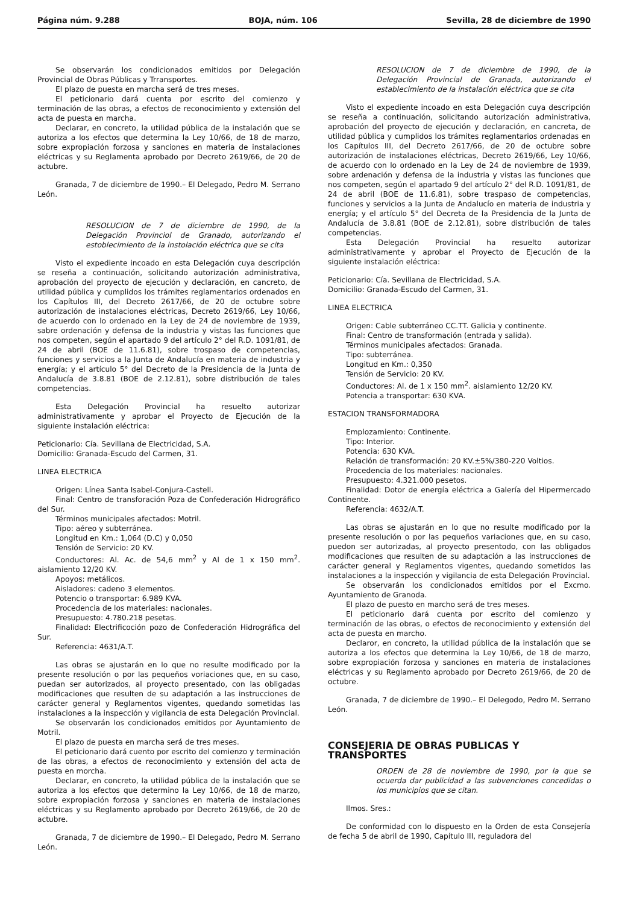Página núm. 9.288 BOJA, núm. 106 Sevilla, 28 de diciembre de 1990
Se observarán los condicionados emitidos por Delegación Provincial de Obras Públicas y Trransportes.
El plazo de puesta en marcha será de tres meses.
El peticionario dará cuenta por escrito del comienzo y terminación de las obras, a efectos de reconocimiento y extensión del acta de puesta en marcha.
Declarar, en concreto, la utilidad pública de la instalación que se autoriza a los efectos que determina la Ley 10/66, de 18 de marzo, sobre expropiación forzosa y sanciones en materia de instalaciones eléctricas y su Reglamenta aprobado por Decreto 2619/66, de 20 de actubre.
Granada, 7 de diciembre de 1990.– El Delegado, Pedro M. Serrano León.
RESOLUCION de 7 de diciembre de 1990, de la Delegación Provinciol de Granado, autorizando el estoblecimiento de la instolación eléctrica que se cita
Visto el expediente incoado en esta Delegación cuya descripción se reseña a continuación, solicitando autorización administrativa, aprobación del proyecto de ejecución y declaración, en cancreto, de utilidad pública y cumplidos los trámites reglamentarios ordenados en los Capítulos III, del Decreto 2617/66, de 20 de octubre sobre autorización de instalaciones eléctricas, Decreto 2619/66, Ley 10/66, de acuerdo con lo ordenado en la Ley de 24 de noviembre de 1939, sabre ordenación y defensa de la industria y vistas las funciones que nos competen, según el apartado 9 del artículo 2° del R.D. 1091/81, de 24 de abril (BOE de 11.6.81), sobre trospaso de competencias, funciones y servicios a la Junta de Andalucía en materia de industria y energía; y el artículo 5° del Decreto de la Presidencia de la Junta de Andalucía de 3.8.81 (BOE de 2.12.81), sobre distribución de tales competencias.
Esta Delegación Provincial ha resuelto autorizar administrativamente y aprobar el Proyecto de Ejecución de la siguiente instalación eléctrica:
Peticionario: Cía. Sevillana de Electricidad, S.A.
Domicilio: Granada-Escudo del Carmen, 31.
LINEA ELECTRICA
Origen: Línea Santa Isabel-Conjura-Castell.
Final: Centro de transforación Poza de Confederación Hidrográfico del Sur.
Términos municipales afectados: Motril.
Tipo: aéreo y subterránea.
Longitud en Km.: 1,064 (D.C) y 0,050
Tensión de Servicio: 20 KV.
Conductores: Al. Ac. de 54,6 mm<sup>2</sup> y Al de 1 x 150 mm<sup>2</sup>. aislamiento 12/20 KV.
Apoyos: metálicos.
Aisladores: cadeno 3 elementos.
Potencio o transportar: 6.989 KVA.
Procedencia de los materiales: nacionales.
Presupuesto: 4.780.218 pesetas.
Finalidad: Electrificoción pozo de Confederación Hidrográfica del Sur.
Referencia: 4631/A.T.
Las obras se ajustarán en lo que no resulte modificado por la presente resolución o por las pequeños voriaciones que, en su caso, puedan ser autorizados, al proyecto presentado, con las obligadas modificaciones que resulten de su adaptación a las instrucciones de carácter general y Reglamentos vigentes, quedando sometidas las instalaciones a la inspección y vigilancia de esta Delegación Provincial.
Se observarán los condicionados emitidos por Ayuntamiento de Motril.
El plazo de puesta en marcha será de tres meses.
El peticionario dará cuento por escrito del comienzo y terminación de las obras, a efectos de reconocimiento y extensión del acta de puesta en morcha.
Declarar, en concreto, la utilidad pública de la instalación que se autoriza a los efectos que determino la Ley 10/66, de 18 de marzo, sobre expropiación forzosa y sanciones en materia de instalaciones eléctricas y su Reglamento aprobado por Decreto 2619/66, de 20 de actubre.
Granada, 7 de diciembre de 1990.– El Delegado, Pedro M. Serrano León.
RESOLUCION de 7 de diciembre de 1990, de la Delegación Provincial de Granada, autorizando el establecimiento de la instalación eléctrica que se cita
Visto el expediente incoado en esta Delegación cuya descripción se reseña a continuación, solicitando autorización administrativa, aprobación del proyecto de ejecución y declaración, en cancreta, de utilidad pública y cumplidos los trámites reglamentarios ordenadas en los Capítulos III, del Decreto 2617/66, de 20 de octubre sobre autorización de instalaciones eléctricas, Decreto 2619/66, Ley 10/66, de acuerdo con lo ordenado en la Ley de 24 de noviembre de 1939, sobre ardenación y defensa de la industria y vistas las funciones que nos competen, según el apartado 9 del artículo 2° del R.D. 1091/81, de 24 de abril (BOE de 11.6.81), sobre traspaso de competencias, funciones y servicios a la Junta de Andalucío en materia de industria y energía; y el artículo 5° del Decreta de la Presidencia de la Junta de Andalucía de 3.8.81 (BOE de 2.12.81), sobre distribución de tales competencias.
Esta Delegación Provincial ha resuelto autorizar administrativamente y aprobar el Proyecto de Ejecución de la siguiente instalación eléctrica:
Peticionario: Cía. Sevillana de Electricidad, S.A.
Domicilio: Granada-Escudo del Carmen, 31.
LINEA ELECTRICA
Origen: Cable subterráneo CC.TT. Galicia y continente.
Final: Centro de transformación (entrada y salida).
Términos municipales afectados: Granada.
Tipo: subterránea.
Longitud en Km.: 0,350
Tensión de Servicio: 20 KV.
Conductores: Al. de 1 x 150 mm<sup>2</sup>. aislamiento 12/20 KV.
Potencia a transportar: 630 KVA.
ESTACION TRANSFORMADORA
Emplozamiento: Continente.
Tipo: Interior.
Potencia: 630 KVA.
Relación de transformación: 20 KV.±5%/380-220 Voltios.
Procedencia de los materiales: nacionales.
Presupuesto: 4.321.000 pesetos.
Finalidad: Dotor de energía eléctrica a Galería del Hipermercado Continente.
Referencia: 4632/A.T.
Las obras se ajustarán en lo que no resulte modificado por la presente resolución o por las pequeños variaciones que, en su caso, puedon ser autorizadas, al proyecto presentodo, con las obligados modificaciones que resulten de su adaptación a las instrucciones de carácter general y Reglamentos vigentes, quedando sometidos las instalaciones a la inspección y vigilancia de esta Delegación Provincial.
Se observarán los condicionados emitidos por el Excmo. Ayuntamiento de Granoda.
El plazo de puesto en marcho será de tres meses.
El peticionario dará cuenta por escrito del comienzo y terminación de las obras, o efectos de reconocimiento y extensión del acta de puesta en marcho.
Declaror, en concreto, la utilidad pública de la instalación que se autoriza a los efectos que determina la Ley 10/66, de 18 de marzo, sobre expropiación forzosa y sanciones en materia de instalaciones eléctricas y su Reglamento aprobado por Decreto 2619/66, de 20 de octubre.
Granada, 7 de diciembre de 1990.– El Delegodo, Pedro M. Serrano León.
CONSEJERIA DE OBRAS PUBLICAS Y TRANSPORTES
ORDEN de 28 de noviembre de 1990, por la que se ocuerda dar publicidad a las subvenciones concedidas o los municipios que se citan.
Ilmos. Sres.:
De conformidad con lo dispuesto en la Orden de esta Consejería de fecha 5 de abril de 1990, Capítulo III, reguladora del